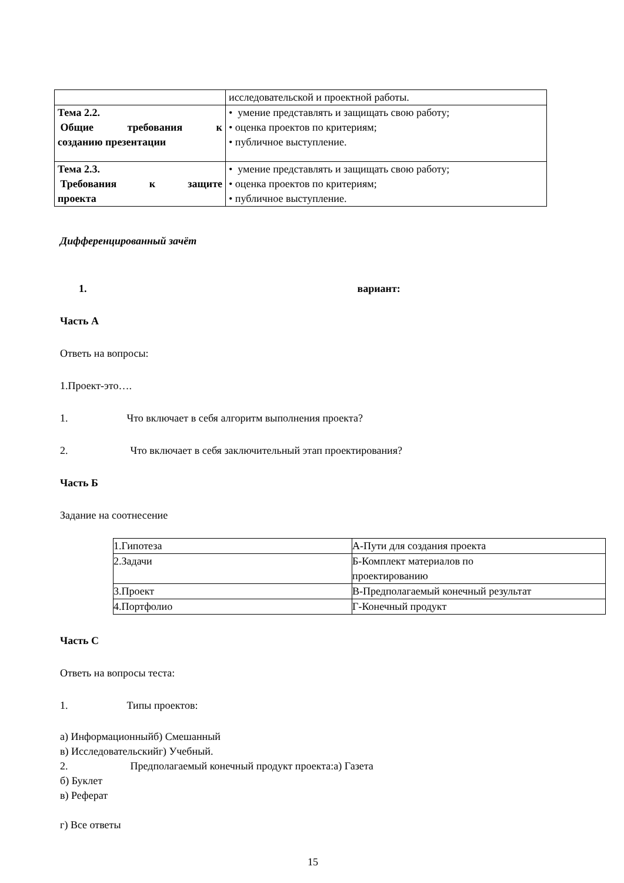| | исследовательской и проектной работы. |
| Тема 2.2. Общие требования к созданию презентации | • умение представлять и защищать свою работу; • оценка проектов по критериям; • публичное выступление. |
| Тема 2.3. Требования к защите проекта | • умение представлять и защищать свою работу; • оценка проектов по критериям; • публичное выступление. |
Дифференцированный зачёт
1. вариант:
Часть А
Ответь на вопросы:
1.Проект-это….
1. Что включает в себя алгоритм выполнения проекта?
2. Что включает в себя заключительный этап проектирования?
Часть Б
Задание на соотнесение
| 1.Гипотеза | А-Пути для создания проекта |
| 2.Задачи | Б-Комплект материалов по проектированию |
| 3.Проект | В-Предполагаемый конечный результат |
| 4.Портфолио | Г-Конечный продукт |
Часть С
Ответь на вопросы теста:
1. Типы проектов:
а) Информационныйб) Смешанный
в) Исследовательскийг) Учебный.
2. Предполагаемый конечный продукт проекта:а) Газета
б) Буклет
в) Реферат
г) Все ответы
15